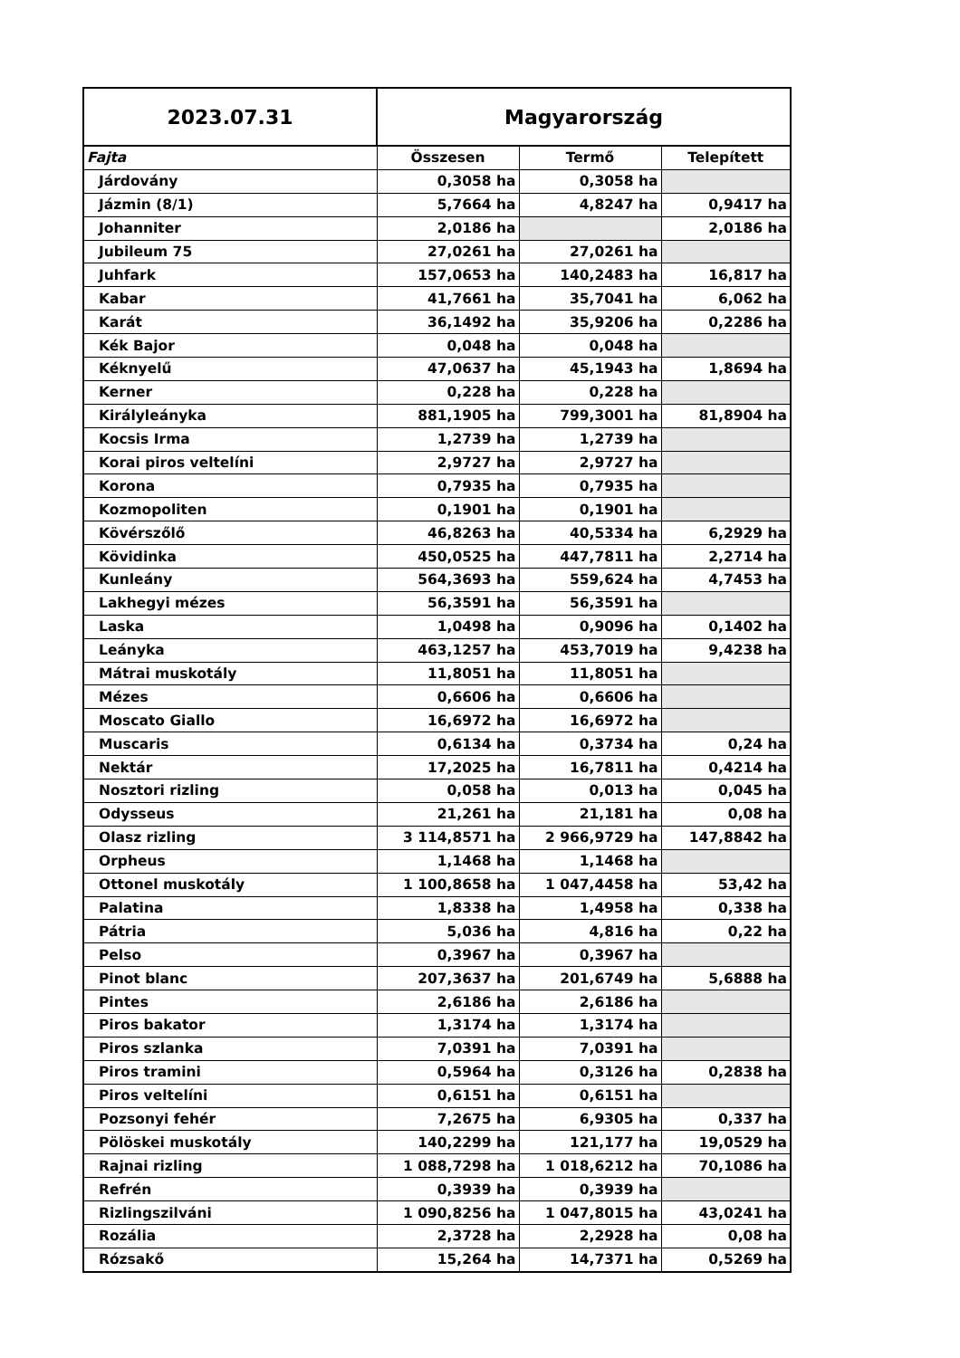| 2023.07.31 | Magyarország | | |
| Fajta | Összesen | Termő | Telepített |
| Járdovány | 0,3058 ha | 0,3058 ha | |
| Jázmin (8/1) | 5,7664 ha | 4,8247 ha | 0,9417 ha |
| Johanniter | 2,0186 ha | | 2,0186 ha |
| Jubileum 75 | 27,0261 ha | 27,0261 ha | |
| Juhfark | 157,0653 ha | 140,2483 ha | 16,817 ha |
| Kabar | 41,7661 ha | 35,7041 ha | 6,062 ha |
| Karát | 36,1492 ha | 35,9206 ha | 0,2286 ha |
| Kék Bajor | 0,048 ha | 0,048 ha | |
| Kéknyelű | 47,0637 ha | 45,1943 ha | 1,8694 ha |
| Kerner | 0,228 ha | 0,228 ha | |
| Királyleányka | 881,1905 ha | 799,3001 ha | 81,8904 ha |
| Kocsis Irma | 1,2739 ha | 1,2739 ha | |
| Korai piros veltelíni | 2,9727 ha | 2,9727 ha | |
| Korona | 0,7935 ha | 0,7935 ha | |
| Kozmopoliten | 0,1901 ha | 0,1901 ha | |
| Kövérszőlő | 46,8263 ha | 40,5334 ha | 6,2929 ha |
| Kövidinka | 450,0525 ha | 447,7811 ha | 2,2714 ha |
| Kunleány | 564,3693 ha | 559,624 ha | 4,7453 ha |
| Lakhegyi mézes | 56,3591 ha | 56,3591 ha | |
| Laska | 1,0498 ha | 0,9096 ha | 0,1402 ha |
| Leányka | 463,1257 ha | 453,7019 ha | 9,4238 ha |
| Mátrai muskotály | 11,8051 ha | 11,8051 ha | |
| Mézes | 0,6606 ha | 0,6606 ha | |
| Moscato Giallo | 16,6972 ha | 16,6972 ha | |
| Muscaris | 0,6134 ha | 0,3734 ha | 0,24 ha |
| Nektár | 17,2025 ha | 16,7811 ha | 0,4214 ha |
| Nosztori rizling | 0,058 ha | 0,013 ha | 0,045 ha |
| Odysseus | 21,261 ha | 21,181 ha | 0,08 ha |
| Olasz rizling | 3 114,8571 ha | 2 966,9729 ha | 147,8842 ha |
| Orpheus | 1,1468 ha | 1,1468 ha | |
| Ottonel muskotály | 1 100,8658 ha | 1 047,4458 ha | 53,42 ha |
| Palatina | 1,8338 ha | 1,4958 ha | 0,338 ha |
| Pátria | 5,036 ha | 4,816 ha | 0,22 ha |
| Pelso | 0,3967 ha | 0,3967 ha | |
| Pinot blanc | 207,3637 ha | 201,6749 ha | 5,6888 ha |
| Pintes | 2,6186 ha | 2,6186 ha | |
| Piros bakator | 1,3174 ha | 1,3174 ha | |
| Piros szlanka | 7,0391 ha | 7,0391 ha | |
| Piros tramini | 0,5964 ha | 0,3126 ha | 0,2838 ha |
| Piros veltelíni | 0,6151 ha | 0,6151 ha | |
| Pozsonyi fehér | 7,2675 ha | 6,9305 ha | 0,337 ha |
| Pölöskei muskotály | 140,2299 ha | 121,177 ha | 19,0529 ha |
| Rajnai rizling | 1 088,7298 ha | 1 018,6212 ha | 70,1086 ha |
| Refrén | 0,3939 ha | 0,3939 ha | |
| Rizlingszilváni | 1 090,8256 ha | 1 047,8015 ha | 43,0241 ha |
| Rozália | 2,3728 ha | 2,2928 ha | 0,08 ha |
| Rózsakő | 15,264 ha | 14,7371 ha | 0,5269 ha |